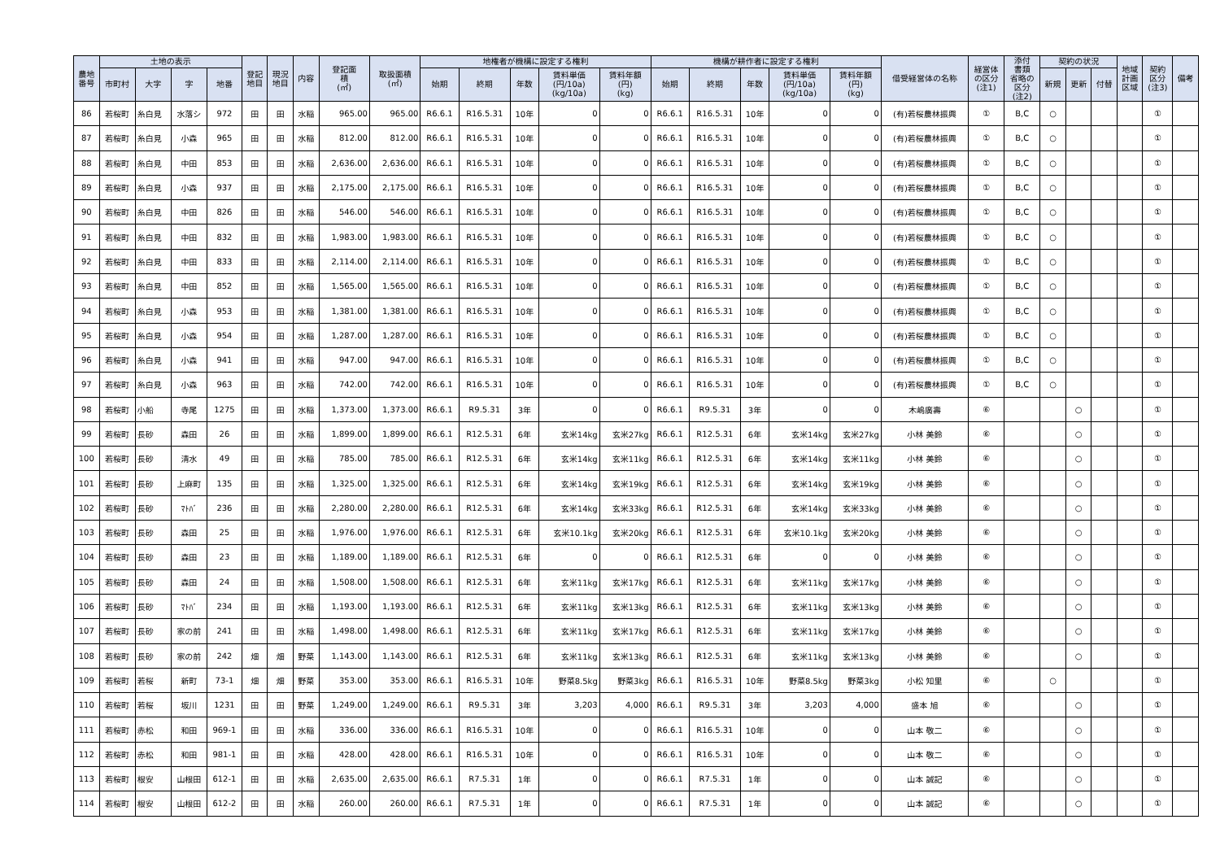| 農地 番号 | 土地の表示 | | | | 登記 地目 | 現況 地目 | 内容 | 登記面 積 (㎡) | 取扱面積 (㎡) | 地権者が機構に設定する権利 | | | | | 機構が耕作者に設定する権利 | | | | | 借受経営体の名称 | 経営体 の区分 (注1) | 添付 書類 省略の 区分 (注2) | 契約の状況 | | | 地域 計画 区域 | 契約 区分 (注3) | 備考 |
| --- | --- | --- | --- | --- | --- | --- | --- | --- | --- | --- | --- | --- | --- | --- | --- | --- | --- | --- | --- | --- | --- | --- | --- | --- | --- | --- | --- | --- |
| | 市町村 | 大字 | 字 | 地番 | | | | | | 始期 | 終期 | 年数 | 賃料単価 (円/10a) (kg/10a) | 賃料年額 (円) (kg) | 始期 | 終期 | 年数 | 賃料単価 (円/10a) (kg/10a) | 賃料年額 (円) (kg) | | | | 新規 | 更新 | 付替 | | | |
| 86 | 若桜町 | 糸白見 | 水落シ | 972 | 田 | 田 | 水稲 | 965.00 | 965.00 | R6.6.1 | R16.5.31 | 10年 | 0 | 0 | R6.6.1 | R16.5.31 | 10年 | 0 | 0 | (有)若桜農林振興 | ① | B,C | ○ | | | | ① | |
| 87 | 若桜町 | 糸白見 | 小森 | 965 | 田 | 田 | 水稲 | 812.00 | 812.00 | R6.6.1 | R16.5.31 | 10年 | 0 | 0 | R6.6.1 | R16.5.31 | 10年 | 0 | 0 | (有)若桜農林振興 | ① | B,C | ○ | | | | ① | |
| 88 | 若桜町 | 糸白見 | 中田 | 853 | 田 | 田 | 水稲 | 2,636.00 | 2,636.00 | R6.6.1 | R16.5.31 | 10年 | 0 | 0 | R6.6.1 | R16.5.31 | 10年 | 0 | 0 | (有)若桜農林振興 | ① | B,C | ○ | | | | ① | |
| 89 | 若桜町 | 糸白見 | 小森 | 937 | 田 | 田 | 水稲 | 2,175.00 | 2,175.00 | R6.6.1 | R16.5.31 | 10年 | 0 | 0 | R6.6.1 | R16.5.31 | 10年 | 0 | 0 | (有)若桜農林振興 | ① | B,C | ○ | | | | ① | |
| 90 | 若桜町 | 糸白見 | 中田 | 826 | 田 | 田 | 水稲 | 546.00 | 546.00 | R6.6.1 | R16.5.31 | 10年 | 0 | 0 | R6.6.1 | R16.5.31 | 10年 | 0 | 0 | (有)若桜農林振興 | ① | B,C | ○ | | | | ① | |
| 91 | 若桜町 | 糸白見 | 中田 | 832 | 田 | 田 | 水稲 | 1,983.00 | 1,983.00 | R6.6.1 | R16.5.31 | 10年 | 0 | 0 | R6.6.1 | R16.5.31 | 10年 | 0 | 0 | (有)若桜農林振興 | ① | B,C | ○ | | | | ① | |
| 92 | 若桜町 | 糸白見 | 中田 | 833 | 田 | 田 | 水稲 | 2,114.00 | 2,114.00 | R6.6.1 | R16.5.31 | 10年 | 0 | 0 | R6.6.1 | R16.5.31 | 10年 | 0 | 0 | (有)若桜農林振興 | ① | B,C | ○ | | | | ① | |
| 93 | 若桜町 | 糸白見 | 中田 | 852 | 田 | 田 | 水稲 | 1,565.00 | 1,565.00 | R6.6.1 | R16.5.31 | 10年 | 0 | 0 | R6.6.1 | R16.5.31 | 10年 | 0 | 0 | (有)若桜農林振興 | ① | B,C | ○ | | | | ① | |
| 94 | 若桜町 | 糸白見 | 小森 | 953 | 田 | 田 | 水稲 | 1,381.00 | 1,381.00 | R6.6.1 | R16.5.31 | 10年 | 0 | 0 | R6.6.1 | R16.5.31 | 10年 | 0 | 0 | (有)若桜農林振興 | ① | B,C | ○ | | | | ① | |
| 95 | 若桜町 | 糸白見 | 小森 | 954 | 田 | 田 | 水稲 | 1,287.00 | 1,287.00 | R6.6.1 | R16.5.31 | 10年 | 0 | 0 | R6.6.1 | R16.5.31 | 10年 | 0 | 0 | (有)若桜農林振興 | ① | B,C | ○ | | | | ① | |
| 96 | 若桜町 | 糸白見 | 小森 | 941 | 田 | 田 | 水稲 | 947.00 | 947.00 | R6.6.1 | R16.5.31 | 10年 | 0 | 0 | R6.6.1 | R16.5.31 | 10年 | 0 | 0 | (有)若桜農林振興 | ① | B,C | ○ | | | | ① | |
| 97 | 若桜町 | 糸白見 | 小森 | 963 | 田 | 田 | 水稲 | 742.00 | 742.00 | R6.6.1 | R16.5.31 | 10年 | 0 | 0 | R6.6.1 | R16.5.31 | 10年 | 0 | 0 | (有)若桜農林振興 | ① | B,C | ○ | | | | ① | |
| 98 | 若桜町 | 小船 | 寺尾 | 1275 | 田 | 田 | 水稲 | 1,373.00 | 1,373.00 | R6.6.1 | R9.5.31 | 3年 | 0 | 0 | R6.6.1 | R9.5.31 | 3年 | 0 | 0 | 木嶋廣壽 | ⑥ | | | ○ | | | ① | |
| 99 | 若桜町 | 長砂 | 森田 | 26 | 田 | 田 | 水稲 | 1,899.00 | 1,899.00 | R6.6.1 | R12.5.31 | 6年 | 玄米14kg | 玄米27kg | R6.6.1 | R12.5.31 | 6年 | 玄米14kg | 玄米27kg | 小林 美鈴 | ⑥ | | | ○ | | | ① | |
| 100 | 若桜町 | 長砂 | 清水 | 49 | 田 | 田 | 水稲 | 785.00 | 785.00 | R6.6.1 | R12.5.31 | 6年 | 玄米14kg | 玄米11kg | R6.6.1 | R12.5.31 | 6年 | 玄米14kg | 玄米11kg | 小林 美鈴 | ⑥ | | | ○ | | | ① | |
| 101 | 若桜町 | 長砂 | 上麻町 | 135 | 田 | 田 | 水稲 | 1,325.00 | 1,325.00 | R6.6.1 | R12.5.31 | 6年 | 玄米14kg | 玄米19kg | R6.6.1 | R12.5.31 | 6年 | 玄米14kg | 玄米19kg | 小林 美鈴 | ⑥ | | | ○ | | | ① | |
| 102 | 若桜町 | 長砂 | ﾏﾄﾊﾞ | 236 | 田 | 田 | 水稲 | 2,280.00 | 2,280.00 | R6.6.1 | R12.5.31 | 6年 | 玄米14kg | 玄米33kg | R6.6.1 | R12.5.31 | 6年 | 玄米14kg | 玄米33kg | 小林 美鈴 | ⑥ | | | ○ | | | ① | |
| 103 | 若桜町 | 長砂 | 森田 | 25 | 田 | 田 | 水稲 | 1,976.00 | 1,976.00 | R6.6.1 | R12.5.31 | 6年 | 玄米10.1kg | 玄米20kg | R6.6.1 | R12.5.31 | 6年 | 玄米10.1kg | 玄米20kg | 小林 美鈴 | ⑥ | | | ○ | | | ① | |
| 104 | 若桜町 | 長砂 | 森田 | 23 | 田 | 田 | 水稲 | 1,189.00 | 1,189.00 | R6.6.1 | R12.5.31 | 6年 | 0 | 0 | R6.6.1 | R12.5.31 | 6年 | 0 | 0 | 小林 美鈴 | ⑥ | | | ○ | | | ① | |
| 105 | 若桜町 | 長砂 | 森田 | 24 | 田 | 田 | 水稲 | 1,508.00 | 1,508.00 | R6.6.1 | R12.5.31 | 6年 | 玄米11kg | 玄米17kg | R6.6.1 | R12.5.31 | 6年 | 玄米11kg | 玄米17kg | 小林 美鈴 | ⑥ | | | ○ | | | ① | |
| 106 | 若桜町 | 長砂 | ﾏﾄﾊﾞ | 234 | 田 | 田 | 水稲 | 1,193.00 | 1,193.00 | R6.6.1 | R12.5.31 | 6年 | 玄米11kg | 玄米13kg | R6.6.1 | R12.5.31 | 6年 | 玄米11kg | 玄米13kg | 小林 美鈴 | ⑥ | | | ○ | | | ① | |
| 107 | 若桜町 | 長砂 | 家の前 | 241 | 田 | 田 | 水稲 | 1,498.00 | 1,498.00 | R6.6.1 | R12.5.31 | 6年 | 玄米11kg | 玄米17kg | R6.6.1 | R12.5.31 | 6年 | 玄米11kg | 玄米17kg | 小林 美鈴 | ⑥ | | | ○ | | | ① | |
| 108 | 若桜町 | 長砂 | 家の前 | 242 | 畑 | 畑 | 野菜 | 1,143.00 | 1,143.00 | R6.6.1 | R12.5.31 | 6年 | 玄米11kg | 玄米13kg | R6.6.1 | R12.5.31 | 6年 | 玄米11kg | 玄米13kg | 小林 美鈴 | ⑥ | | | ○ | | | ① | |
| 109 | 若桜町 | 若桜 | 新町 | 73-1 | 畑 | 畑 | 野菜 | 353.00 | 353.00 | R6.6.1 | R16.5.31 | 10年 | 野菜8.5kg | 野菜3kg | R6.6.1 | R16.5.31 | 10年 | 野菜8.5kg | 野菜3kg | 小松 知里 | ⑥ | | ○ | | | | ① | |
| 110 | 若桜町 | 若桜 | 坂川 | 1231 | 田 | 田 | 野菜 | 1,249.00 | 1,249.00 | R6.6.1 | R9.5.31 | 3年 | 3,203 | 4,000 | R6.6.1 | R9.5.31 | 3年 | 3,203 | 4,000 | 盛本 旭 | ⑥ | | | ○ | | | ① | |
| 111 | 若桜町 | 赤松 | 和田 | 969-1 | 田 | 田 | 水稲 | 336.00 | 336.00 | R6.6.1 | R16.5.31 | 10年 | 0 | 0 | R6.6.1 | R16.5.31 | 10年 | 0 | 0 | 山本 敬二 | ⑥ | | | ○ | | | ① | |
| 112 | 若桜町 | 赤松 | 和田 | 981-1 | 田 | 田 | 水稲 | 428.00 | 428.00 | R6.6.1 | R16.5.31 | 10年 | 0 | 0 | R6.6.1 | R16.5.31 | 10年 | 0 | 0 | 山本 敬二 | ⑥ | | | ○ | | | ① | |
| 113 | 若桜町 | 根安 | 山根田 | 612-1 | 田 | 田 | 水稲 | 2,635.00 | 2,635.00 | R6.6.1 | R7.5.31 | 1年 | 0 | 0 | R6.6.1 | R7.5.31 | 1年 | 0 | 0 | 山本 誠記 | ⑥ | | | ○ | | | ① | |
| 114 | 若桜町 | 根安 | 山根田 | 612-2 | 田 | 田 | 水稲 | 260.00 | 260.00 | R6.6.1 | R7.5.31 | 1年 | 0 | 0 | R6.6.1 | R7.5.31 | 1年 | 0 | 0 | 山本 誠記 | ⑥ | | | ○ | | | ① | |